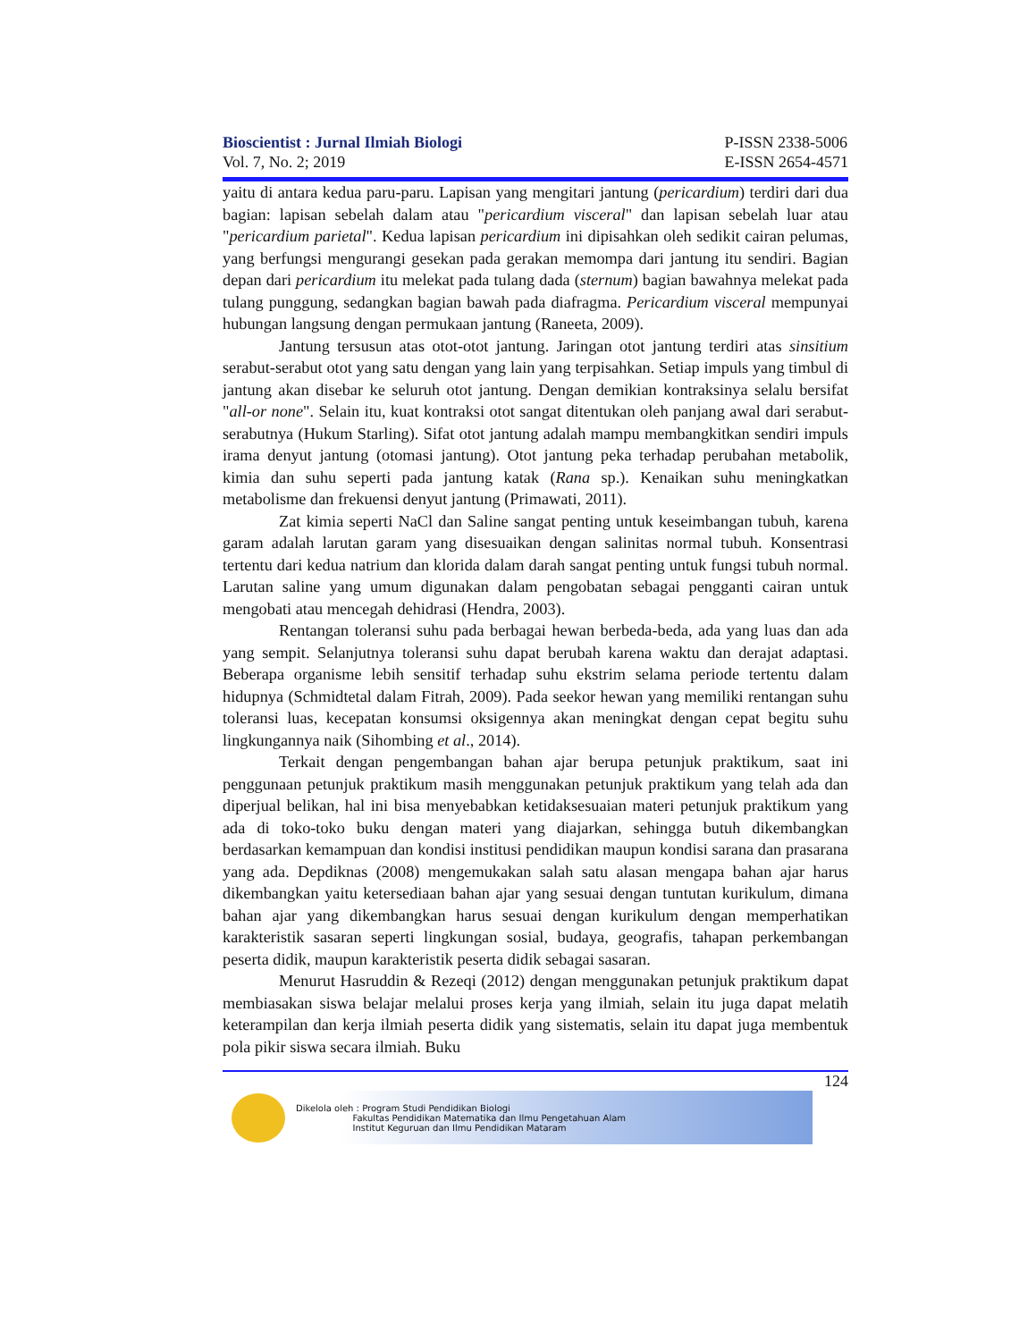Bioscientist : Jurnal Ilmiah Biologi
Vol. 7, No. 2; 2019
P-ISSN 2338-5006
E-ISSN 2654-4571
yaitu di antara kedua paru-paru. Lapisan yang mengitari jantung (pericardium) terdiri dari dua bagian: lapisan sebelah dalam atau "pericardium visceral" dan lapisan sebelah luar atau "pericardium parietal". Kedua lapisan pericardium ini dipisahkan oleh sedikit cairan pelumas, yang berfungsi mengurangi gesekan pada gerakan memompa dari jantung itu sendiri. Bagian depan dari pericardium itu melekat pada tulang dada (sternum) bagian bawahnya melekat pada tulang punggung, sedangkan bagian bawah pada diafragma. Pericardium visceral mempunyai hubungan langsung dengan permukaan jantung (Raneeta, 2009).
Jantung tersusun atas otot-otot jantung. Jaringan otot jantung terdiri atas sinsitium serabut-serabut otot yang satu dengan yang lain yang terpisahkan. Setiap impuls yang timbul di jantung akan disebar ke seluruh otot jantung. Dengan demikian kontraksinya selalu bersifat "all-or none". Selain itu, kuat kontraksi otot sangat ditentukan oleh panjang awal dari serabut-serabutnya (Hukum Starling). Sifat otot jantung adalah mampu membangkitkan sendiri impuls irama denyut jantung (otomasi jantung). Otot jantung peka terhadap perubahan metabolik, kimia dan suhu seperti pada jantung katak (Rana sp.). Kenaikan suhu meningkatkan metabolisme dan frekuensi denyut jantung (Primawati, 2011).
Zat kimia seperti NaCl dan Saline sangat penting untuk keseimbangan tubuh, karena garam adalah larutan garam yang disesuaikan dengan salinitas normal tubuh. Konsentrasi tertentu dari kedua natrium dan klorida dalam darah sangat penting untuk fungsi tubuh normal. Larutan saline yang umum digunakan dalam pengobatan sebagai pengganti cairan untuk mengobati atau mencegah dehidrasi (Hendra, 2003).
Rentangan toleransi suhu pada berbagai hewan berbeda-beda, ada yang luas dan ada yang sempit. Selanjutnya toleransi suhu dapat berubah karena waktu dan derajat adaptasi. Beberapa organisme lebih sensitif terhadap suhu ekstrim selama periode tertentu dalam hidupnya (Schmidtetal dalam Fitrah, 2009). Pada seekor hewan yang memiliki rentangan suhu toleransi luas, kecepatan konsumsi oksigennya akan meningkat dengan cepat begitu suhu lingkungannya naik (Sihombing et al., 2014).
Terkait dengan pengembangan bahan ajar berupa petunjuk praktikum, saat ini penggunaan petunjuk praktikum masih menggunakan petunjuk praktikum yang telah ada dan diperjual belikan, hal ini bisa menyebabkan ketidaksesuaian materi petunjuk praktikum yang ada di toko-toko buku dengan materi yang diajarkan, sehingga butuh dikembangkan berdasarkan kemampuan dan kondisi institusi pendidikan maupun kondisi sarana dan prasarana yang ada. Depdiknas (2008) mengemukakan salah satu alasan mengapa bahan ajar harus dikembangkan yaitu ketersediaan bahan ajar yang sesuai dengan tuntutan kurikulum, dimana bahan ajar yang dikembangkan harus sesuai dengan kurikulum dengan memperhatikan karakteristik sasaran seperti lingkungan sosial, budaya, geografis, tahapan perkembangan peserta didik, maupun karakteristik peserta didik sebagai sasaran.
Menurut Hasruddin & Rezeqi (2012) dengan menggunakan petunjuk praktikum dapat membiasakan siswa belajar melalui proses kerja yang ilmiah, selain itu juga dapat melatih keterampilan dan kerja ilmiah peserta didik yang sistematis, selain itu dapat juga membentuk pola pikir siswa secara ilmiah. Buku
124
Dikelola oleh : Program Studi Pendidikan Biologi
Fakultas Pendidikan Matematika dan Ilmu Pengetahuan Alam
Institut Keguruan dan Ilmu Pendidikan Mataram